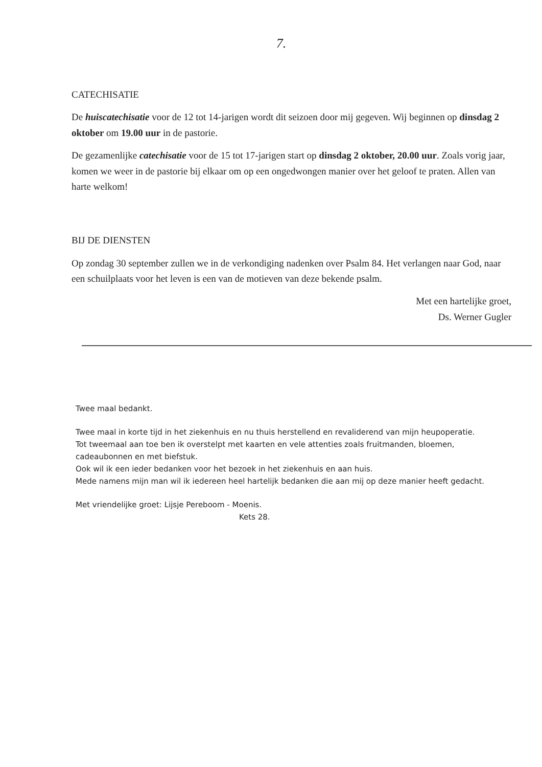7.
CATECHISATIE
De huiscatechisatie voor de 12 tot 14-jarigen wordt dit seizoen door mij gegeven. Wij beginnen op dinsdag 2 oktober om 19.00 uur in de pastorie.
De gezamenlijke catechisatie voor de 15 tot 17-jarigen start op dinsdag 2 oktober, 20.00 uur. Zoals vorig jaar, komen we weer in de pastorie bij elkaar om op een ongedwongen manier over het geloof te praten. Allen van harte welkom!
BIJ DE DIENSTEN
Op zondag 30 september zullen we in de verkondiging nadenken over Psalm 84. Het verlangen naar God, naar een schuilplaats voor het leven is een van de motieven van deze bekende psalm.
Met een hartelijke groet,
Ds. Werner Gugler
Twee maal bedankt.
Twee maal in korte tijd in het ziekenhuis en nu thuis herstellend en revaliderend van mijn heupoperatie.
Tot tweemaal aan toe ben ik overstelpt met kaarten en vele attenties zoals fruitmanden, bloemen, cadeaubonnen en met biefstuk.
Ook wil ik een ieder bedanken voor het bezoek in het ziekenhuis en aan huis.
Mede namens mijn man wil ik iedereen heel hartelijk bedanken die aan mij op deze manier heeft gedacht.
Met vriendelijke groet: Lijsje Pereboom - Moenis.
Kets 28.